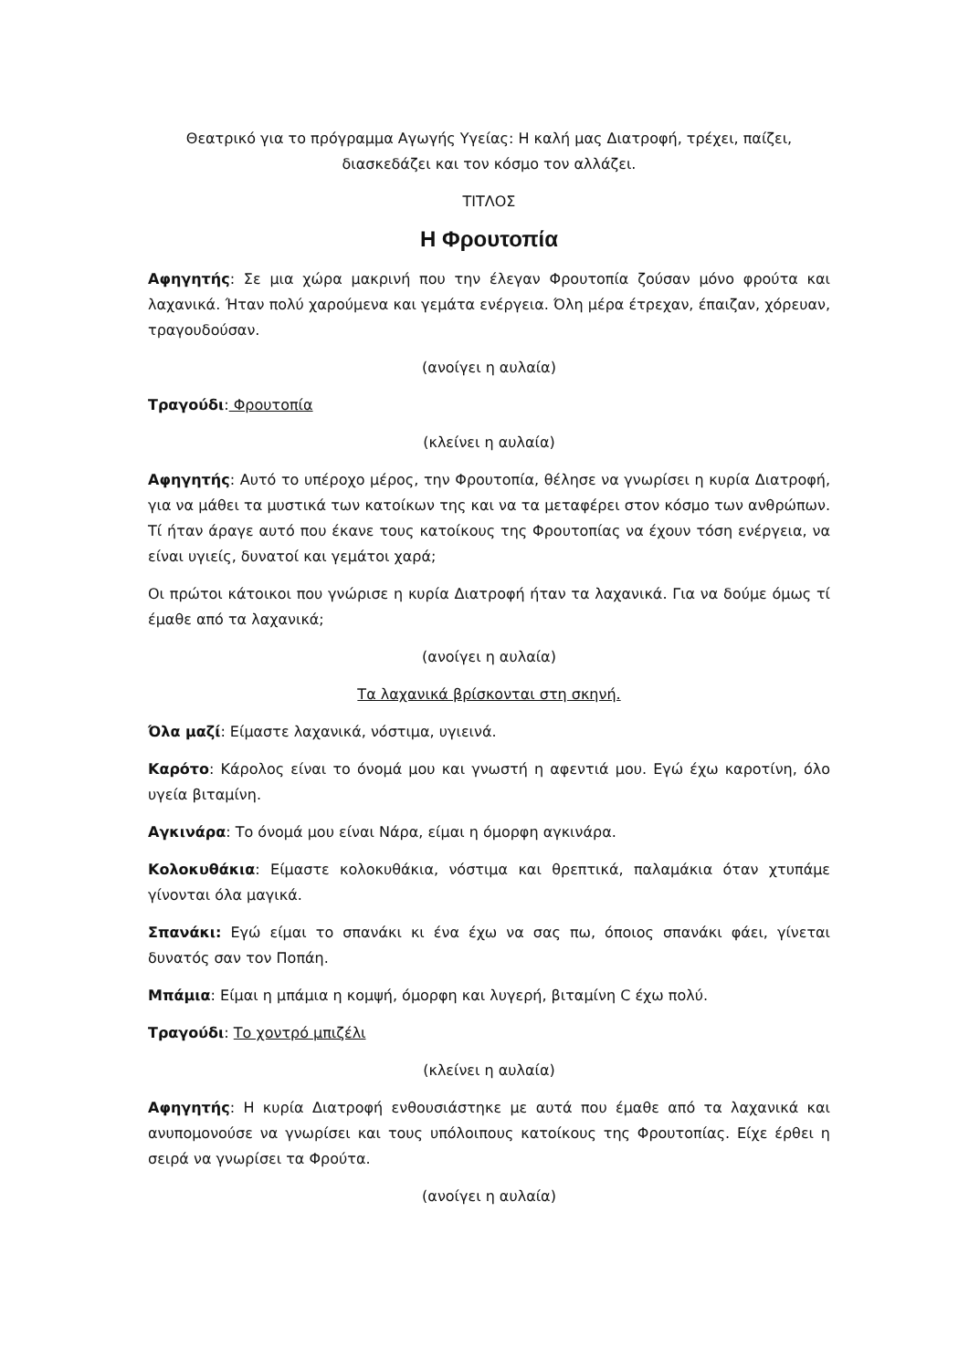Θεατρικό για το πρόγραμμα Αγωγής Υγείας: Η καλή μας Διατροφή, τρέχει, παίζει, διασκεδάζει και τον κόσμο τον αλλάζει.
ΤΙΤΛΟΣ
Η Φρουτοπία
Αφηγητής: Σε μια χώρα μακρινή που την έλεγαν Φρουτοπία ζούσαν μόνο φρούτα και λαχανικά. Ήταν πολύ χαρούμενα και γεμάτα ενέργεια. Όλη μέρα έτρεχαν, έπαιζαν, χόρευαν, τραγουδούσαν.
(ανοίγει η αυλαία)
Τραγούδι: Φρουτοπία
(κλείνει η αυλαία)
Αφηγητής: Αυτό το υπέροχο μέρος, την Φρουτοπία, θέλησε να γνωρίσει η κυρία Διατροφή, για να μάθει τα μυστικά των κατοίκων της και να τα μεταφέρει στον κόσμο των ανθρώπων. Τί ήταν άραγε αυτό που έκανε τους κατοίκους της Φρουτοπίας να έχουν τόση ενέργεια, να είναι υγιείς, δυνατοί και γεμάτοι χαρά;
Οι πρώτοι κάτοικοι που γνώρισε η κυρία Διατροφή ήταν τα λαχανικά. Για να δούμε όμως τί έμαθε από τα λαχανικά;
(ανοίγει η αυλαία)
Τα λαχανικά βρίσκονται στη σκηνή.
Όλα μαζί: Είμαστε λαχανικά, νόστιμα, υγιεινά.
Καρότο: Κάρολος είναι το όνομά μου και γνωστή η αφεντιά μου. Εγώ έχω καροτίνη, όλο υγεία βιταμίνη.
Αγκινάρα: Το όνομά μου είναι Νάρα, είμαι η όμορφη αγκινάρα.
Κολοκυθάκια: Είμαστε κολοκυθάκια, νόστιμα και θρεπτικά, παλαμάκια όταν χτυπάμε γίνονται όλα μαγικά.
Σπανάκι: Εγώ είμαι το σπανάκι κι ένα έχω να σας πω, όποιος σπανάκι φάει, γίνεται δυνατός σαν τον Ποπάη.
Μπάμια: Είμαι η μπάμια η κομψή, όμορφη και λυγερή, βιταμίνη C έχω πολύ.
Τραγούδι: Το χοντρό μπιζέλι
(κλείνει η αυλαία)
Αφηγητής: Η κυρία Διατροφή ενθουσιάστηκε με αυτά που έμαθε από τα λαχανικά και ανυπομονούσε να γνωρίσει και τους υπόλοιπους κατοίκους της Φρουτοπίας. Είχε έρθει η σειρά να γνωρίσει τα Φρούτα.
(ανοίγει η αυλαία)